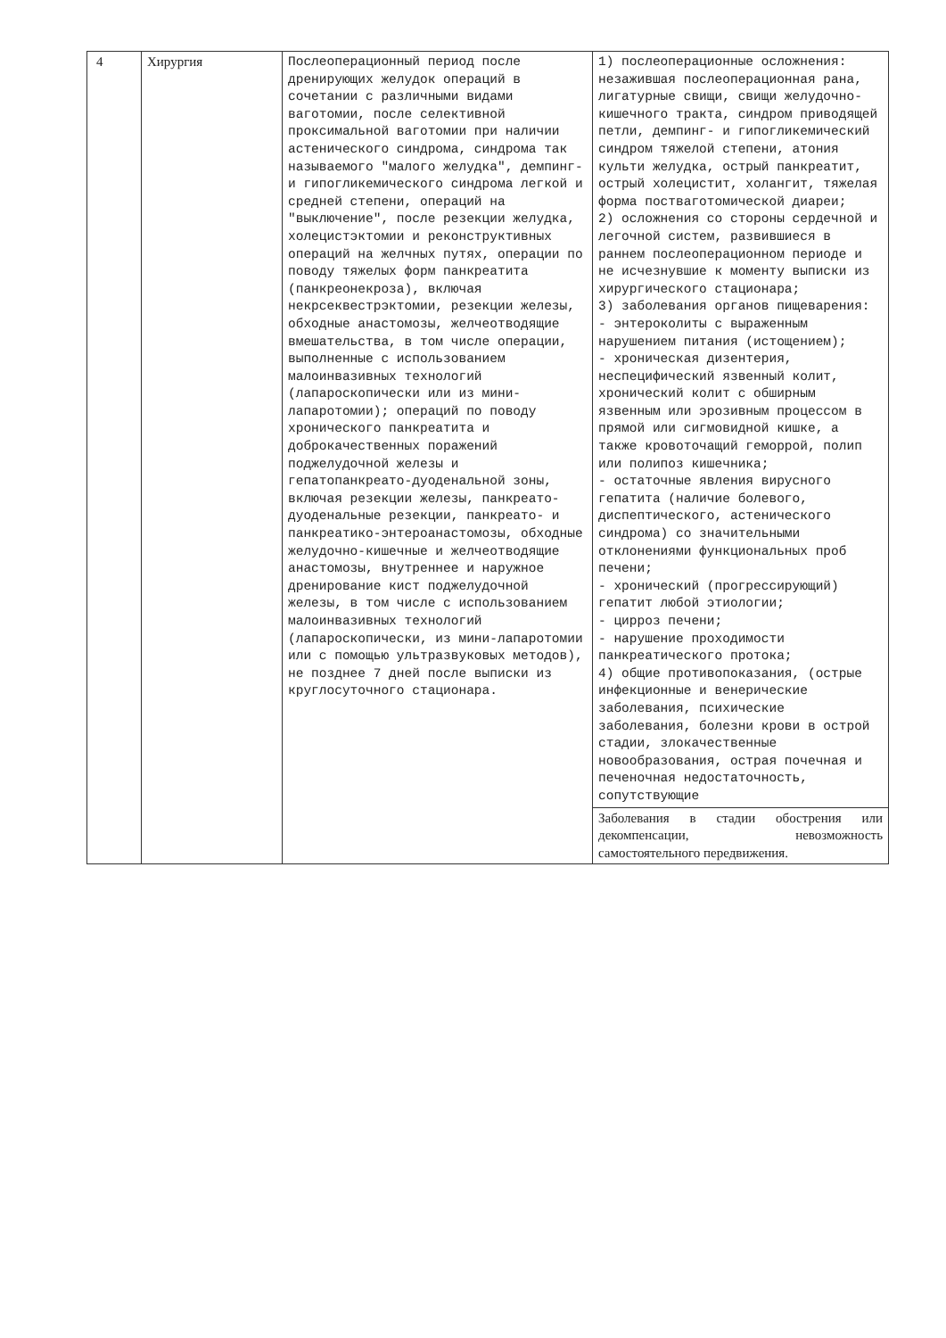| 4 | Хирургия | Послеоперационный период после дренирующих желудок операций в сочетании с различными видами ваготомии, после селективной проксимальной ваготомии при наличии астенического синдрома, синдрома так называемого "малого желудка", демпинг- и гипогликемического синдрома легкой и средней степени, операций на "выключение", после резекции желудка, холецистэктомии и реконструктивных операций на желчных путях, операции по поводу тяжелых форм панкреатита (панкреонекроза), включая некрсеквестрэктомии, резекции железы, обходные анастомозы, желчеотводящие вмешательства, в том числе операции, выполненные с использованием малоинвазивных технологий (лапароскопически или из мини-лапаротомии); операций по поводу хронического панкреатита и доброкачественных поражений поджелудочной железы и гепатопанкреато-дуоденальной зоны, включая резекции железы, панкреато-дуоденальные резекции, панкреато- и панкреатико-энтероанастомозы, обходные желудочно-кишечные и желчеотводящие анастомозы, внутреннее и наружное дренирование кист поджелудочной железы, в том числе с использованием малоинвазивных технологий (лапароскопически, из мини-лапаротомии или с помощью ультразвуковых методов), не позднее 7 дней после выписки из круглосуточного стационара. | 1) послеоперационные осложнения: незажившая послеоперационная рана, лигатурные свищи, свищи желудочно-кишечного тракта, синдром приводящей петли, демпинг- и гипогликемический синдром тяжелой степени, атония культи желудка, острый панкреатит, острый холецистит, холангит, тяжелая форма постваготомической диареи; 2) осложнения со стороны сердечной и легочной систем, развившиеся в раннем послеоперационном периоде и не исчезнувшие к моменту выписки из хирургического стационара; 3) заболевания органов пищеварения: - энтероколиты с выраженным нарушением питания (истощением); - хроническая дизентерия, неспецифический язвенный колит, хронический колит с обширным язвенным или эрозивным процессом в прямой или сигмовидной кишке, а также кровоточащий геморрой, полип или полипоз кишечника; - остаточные явления вирусного гепатита (наличие болевого, диспептического, астенического синдрома) со значительными отклонениями функциональных проб печени; - хронический (прогрессирующий) гепатит любой этиологии; - цирроз печени; - нарушение проходимости панкреатического протока; 4) общие противопоказания, (острые инфекционные и венерические заболевания, психические заболевания, болезни крови в острой стадии, злокачественные новообразования, острая почечная и печеночная недостаточность, сопутствующие |
| | | | Заболевания в стадии обострения или декомпенсации, невозможность самостоятельного передвижения. |